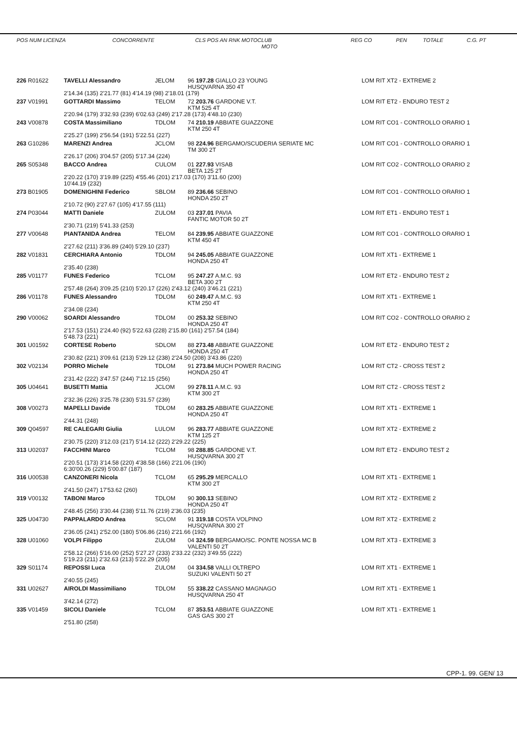| POS NUM LICENZA | CONCORRENTE | CLS POS AN RNK MOTOCLUB | REG CO | PEN | TOTALE | C.G. PT |
| | | MOTO | | | | |
| 226 R01622 | TAVELLI Alessandro | JELOM | 96 197.28 GIALLO 23 YOUNG HUSQVARNA 350 4T | LOM RIT XT2 - EXTREME 2 |
| | 2'14.34 (135) 2'21.77 (81) 4'14.19 (98) 2'18.01 (179) | | | |
| 237 V01991 | GOTTARDI Massimo | TELOM | 72 203.76 GARDONE V.T. KTM 525 4T | LOM RIT ET2 - ENDURO TEST 2 |
| | 2'20.94 (179) 3'32.93 (239) 6'02.63 (249) 2'17.28 (173) 4'48.10 (230) | | | |
| 243 V00878 | COSTA Massimiliano | TDLOM | 74 210.19 ABBIATE GUAZZONE KTM 250 4T | LOM RIT CO1 - CONTROLLO ORARIO 1 |
| | 2'25.27 (199) 2'56.54 (191) 5'22.51 (227) | | | |
| 263 G10286 | MARENZI Andrea | JCLOM | 98 224.96 BERGAMO/SCUDERIA SERIATE MC TM 300 2T | LOM RIT CO1 - CONTROLLO ORARIO 1 |
| | 2'26.17 (206) 3'04.57 (205) 5'17.34 (224) | | | |
| 265 S05348 | BACCO Andrea | CULOM | 01 227.93 VISAB BETA 125 2T | LOM RIT CO2 - CONTROLLO ORARIO 2 |
| | 2'20.22 (170) 3'19.89 (225) 4'55.46 (201) 2'17.03 (170) 3'11.60 (200) 10'44.19 (232) | | | |
| 273 B01905 | DOMENIGHINI Federico | SBLOM | 89 236.66 SEBINO HONDA 250 2T | LOM RIT CO1 - CONTROLLO ORARIO 1 |
| | 2'10.72 (90) 2'27.67 (105) 4'17.55 (111) | | | |
| 274 P03044 | MATTI Daniele | ZULOM | 03 237.01 PAVIA FANTIC MOTOR 50 2T | LOM RIT ET1 - ENDURO TEST 1 |
| | 2'30.71 (219) 5'41.33 (253) | | | |
| 277 V00648 | PIANTANIDA Andrea | TELOM | 84 239.95 ABBIATE GUAZZONE KTM 450 4T | LOM RIT CO1 - CONTROLLO ORARIO 1 |
| | 2'27.62 (211) 3'36.89 (240) 5'29.10 (237) | | | |
| 282 V01831 | CERCHIARA Antonio | TDLOM | 94 245.05 ABBIATE GUAZZONE HONDA 250 4T | LOM RIT XT1 - EXTREME 1 |
| | 2'35.40 (238) | | | |
| 285 V01177 | FUNES Federico | TCLOM | 95 247.27 A.M.C. 93 BETA 300 2T | LOM RIT ET2 - ENDURO TEST 2 |
| | 2'57.48 (264) 3'09.25 (210) 5'20.17 (226) 2'43.12 (240) 3'46.21 (221) | | | |
| 286 V01178 | FUNES Alessandro | TDLOM | 60 249.47 A.M.C. 93 KTM 250 4T | LOM RIT XT1 - EXTREME 1 |
| | 2'34.08 (234) | | | |
| 290 V00062 | SOARDI Alessandro | TDLOM | 00 253.32 SEBINO HONDA 250 4T | LOM RIT CO2 - CONTROLLO ORARIO 2 |
| | 2'17.53 (151) 2'24.40 (92) 5'22.63 (228) 2'15.80 (161) 2'57.54 (184) 5'48.73 (221) | | | |
| 301 U01592 | CORTESE Roberto | SDLOM | 88 273.48 ABBIATE GUAZZONE HONDA 250 4T | LOM RIT ET2 - ENDURO TEST 2 |
| | 2'30.82 (221) 3'09.61 (213) 5'29.12 (238) 2'24.50 (208) 3'43.86 (220) | | | |
| 302 V02134 | PORRO Michele | TDLOM | 91 273.84 MUCH POWER RACING HONDA 250 4T | LOM RIT CT2 - CROSS TEST 2 |
| | 2'31.42 (222) 3'47.57 (244) 7'12.15 (256) | | | |
| 305 U04641 | BUSETTI Mattia | JCLOM | 99 278.11 A.M.C. 93 KTM 300 2T | LOM RIT CT2 - CROSS TEST 2 |
| | 2'32.36 (226) 3'25.78 (230) 5'31.57 (239) | | | |
| 308 V00273 | MAPELLI Davide | TDLOM | 60 283.25 ABBIATE GUAZZONE HONDA 250 4T | LOM RIT XT1 - EXTREME 1 |
| | 2'44.31 (248) | | | |
| 309 Q04597 | RE CALEGARI Giulia | LULOM | 96 283.77 ABBIATE GUAZZONE KTM 125 2T | LOM RIT XT2 - EXTREME 2 |
| | 2'30.75 (220) 3'12.03 (217) 5'14.12 (222) 2'29.22 (225) | | | |
| 313 U02037 | FACCHINI Marco | TCLOM | 98 288.85 GARDONE V.T. HUSQVARNA 300 2T | LOM RIT ET2 - ENDURO TEST 2 |
| | 2'20.51 (173) 3'14.58 (220) 4'38.58 (166) 2'21.06 (190) 6:30'00.26 (229) 5'00.87 (187) | | | |
| 316 U00538 | CANZONERI Nicola | TCLOM | 65 295.29 MERCALLO KTM 300 2T | LOM RIT XT1 - EXTREME 1 |
| | 2'41.50 (247) 17'53.62 (260) | | | |
| 319 V00132 | TABONI Marco | TDLOM | 90 300.13 SEBINO HONDA 250 4T | LOM RIT XT2 - EXTREME 2 |
| | 2'48.45 (256) 3'30.44 (238) 5'11.76 (219) 2'36.03 (235) | | | |
| 325 U04730 | PAPPALARDO Andrea | SCLOM | 91 319.18 COSTA VOLPINO HUSQVARNA 300 2T | LOM RIT XT2 - EXTREME 2 |
| | 2'36.05 (241) 2'52.00 (180) 5'06.86 (216) 2'21.66 (192) | | | |
| 328 U01060 | VOLPI Filippo | ZULOM | 04 324.59 BERGAMO/SC. PONTE NOSSA MC B VALENTI 50 2T | LOM RIT XT3 - EXTREME 3 |
| | 2'58.12 (266) 5'16.00 (252) 5'27.27 (233) 2'33.22 (232) 3'49.55 (222) 5'19.23 (211) 2'32.63 (213) 5'22.29 (205) | | | |
| 329 S01174 | REPOSSI Luca | ZULOM | 04 334.58 VALLI OLTREPO SUZUKI VALENTI 50 2T | LOM RIT XT1 - EXTREME 1 |
| | 2'40.55 (245) | | | |
| 331 U02627 | AIROLDI Massimiliano | TDLOM | 55 338.22 CASSANO MAGNAGO HUSQVARNA 250 4T | LOM RIT XT1 - EXTREME 1 |
| | 3'42.14 (272) | | | |
| 335 V01459 | SICOLI Daniele | TCLOM | 87 353.51 ABBIATE GUAZZONE GAS GAS 300 2T | LOM RIT XT1 - EXTREME 1 |
| | 2'51.80 (258) | | | |
CPP-1. 99. GEN/ 13